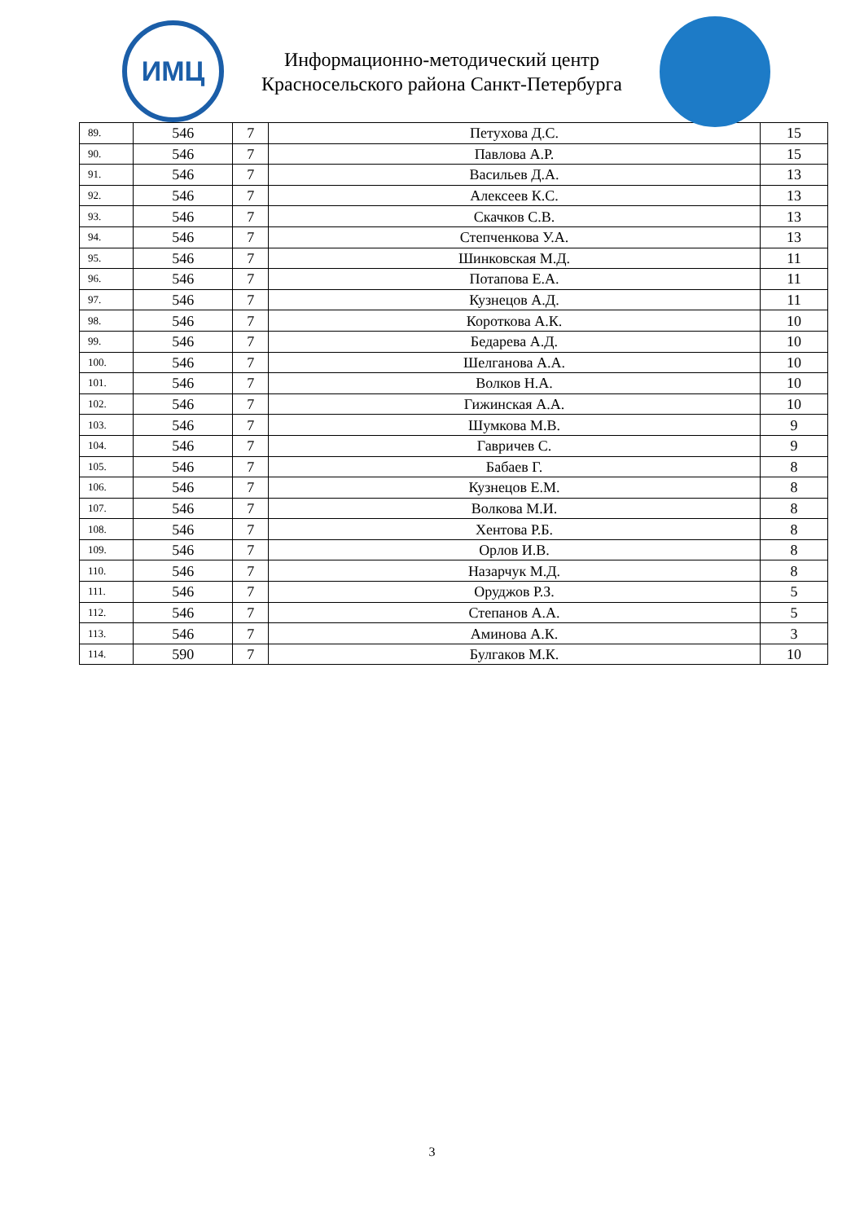ИМЦ
Информационно-методический центр
Красносельского района Санкт-Петербурга
| 89. | 546 | 7 | Петухова Д.С. | 15 |
| 90. | 546 | 7 | Павлова А.Р. | 15 |
| 91. | 546 | 7 | Васильев Д.А. | 13 |
| 92. | 546 | 7 | Алексеев К.С. | 13 |
| 93. | 546 | 7 | Скачков С.В. | 13 |
| 94. | 546 | 7 | Степченкова У.А. | 13 |
| 95. | 546 | 7 | Шинковская М.Д. | 11 |
| 96. | 546 | 7 | Потапова Е.А. | 11 |
| 97. | 546 | 7 | Кузнецов А.Д. | 11 |
| 98. | 546 | 7 | Короткова А.К. | 10 |
| 99. | 546 | 7 | Бедарева А.Д. | 10 |
| 100. | 546 | 7 | Шелганова А.А. | 10 |
| 101. | 546 | 7 | Волков Н.А. | 10 |
| 102. | 546 | 7 | Гижинская А.А. | 10 |
| 103. | 546 | 7 | Шумкова М.В. | 9 |
| 104. | 546 | 7 | Гавричев С. | 9 |
| 105. | 546 | 7 | Бабаев Г. | 8 |
| 106. | 546 | 7 | Кузнецов Е.М. | 8 |
| 107. | 546 | 7 | Волкова М.И. | 8 |
| 108. | 546 | 7 | Хентова Р.Б. | 8 |
| 109. | 546 | 7 | Орлов И.В. | 8 |
| 110. | 546 | 7 | Назарчук М.Д. | 8 |
| 111. | 546 | 7 | Оруджов Р.З. | 5 |
| 112. | 546 | 7 | Степанов А.А. | 5 |
| 113. | 546 | 7 | Аминова А.К. | 3 |
| 114. | 590 | 7 | Булгаков М.К. | 10 |
3